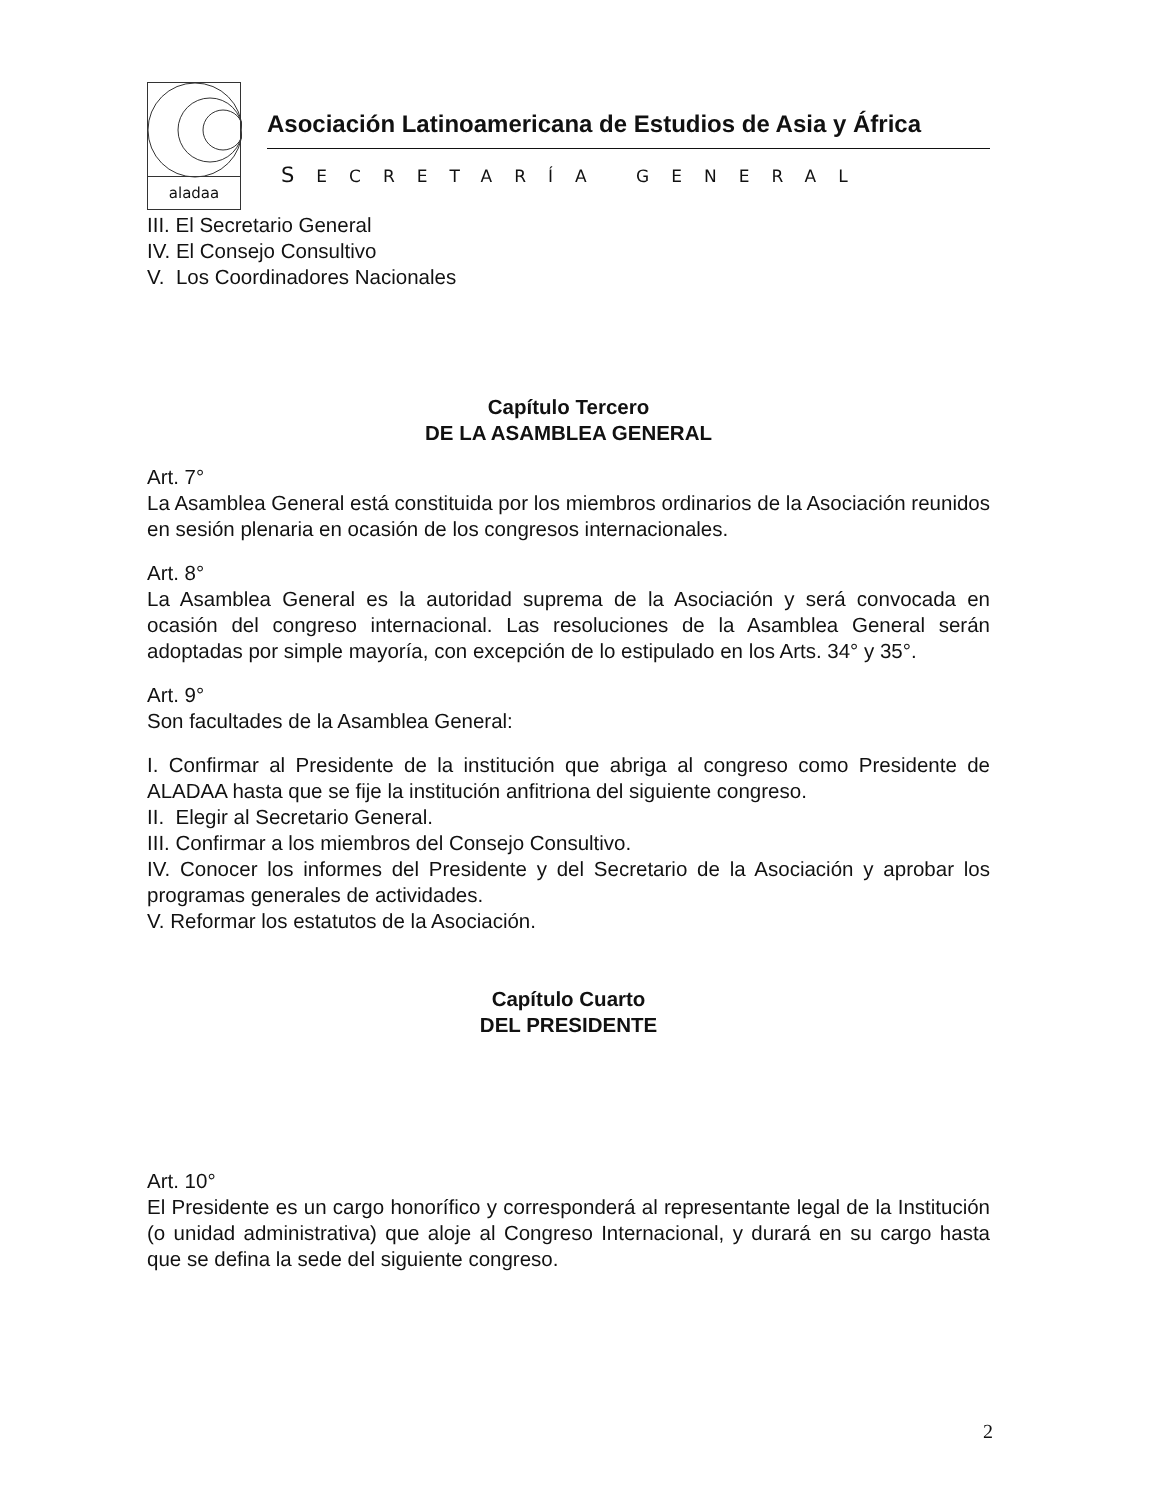aladaa
Asociación Latinoamericana de Estudios de Asia y África
SECRETARÍA GENERAL
III. El Secretario General
IV. El Consejo Consultivo
V. Los Coordinadores Nacionales
Capítulo Tercero
DE LA ASAMBLEA GENERAL
Art. 7°
La Asamblea General está constituida por los miembros ordinarios de la Asociación reunidos en sesión plenaria en ocasión de los congresos internacionales.
Art. 8°
La Asamblea General es la autoridad suprema de la Asociación y será convocada en ocasión del congreso internacional. Las resoluciones de la Asamblea General serán adoptadas por simple mayoría, con excepción de lo estipulado en los Arts. 34° y 35°.
Art. 9°
Son facultades de la Asamblea General:
I. Confirmar al Presidente de la institución que abriga al congreso como Presidente de ALADAA hasta que se fije la institución anfitriona del siguiente congreso.
II. Elegir al Secretario General.
III. Confirmar a los miembros del Consejo Consultivo.
IV. Conocer los informes del Presidente y del Secretario de la Asociación y aprobar los programas generales de actividades.
V. Reformar los estatutos de la Asociación.
Capítulo Cuarto
DEL PRESIDENTE
Art. 10°
El Presidente es un cargo honorífico y corresponderá al representante legal de la Institución (o unidad administrativa) que aloje al Congreso Internacional, y durará en su cargo hasta que se defina la sede del siguiente congreso.
2